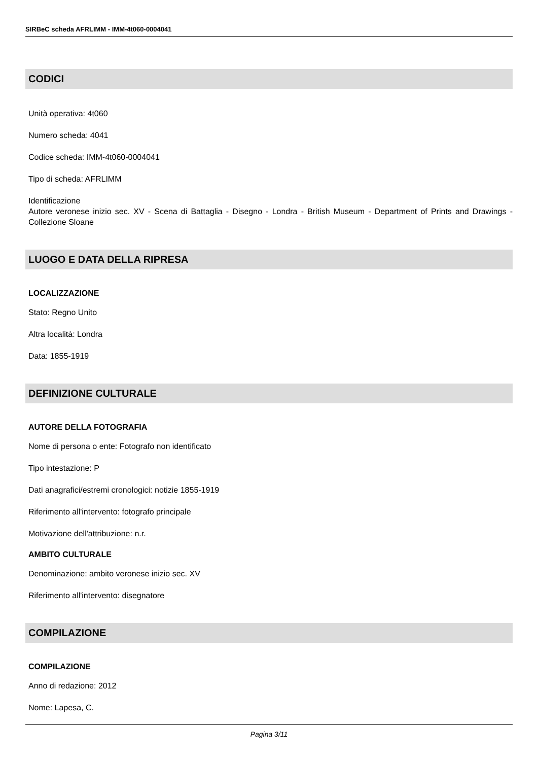SIRBeC scheda AFRLIMM - IMM-4t060-0004041
CODICI
Unità operativa: 4t060
Numero scheda: 4041
Codice scheda: IMM-4t060-0004041
Tipo di scheda: AFRLIMM
Identificazione
Autore veronese inizio sec. XV - Scena di Battaglia - Disegno - Londra - British Museum - Department of Prints and Drawings - Collezione Sloane
LUOGO E DATA DELLA RIPRESA
LOCALIZZAZIONE
Stato: Regno Unito
Altra località: Londra
Data: 1855-1919
DEFINIZIONE CULTURALE
AUTORE DELLA FOTOGRAFIA
Nome di persona o ente: Fotografo non identificato
Tipo intestazione: P
Dati anagrafici/estremi cronologici: notizie 1855-1919
Riferimento all'intervento: fotografo principale
Motivazione dell'attribuzione: n.r.
AMBITO CULTURALE
Denominazione: ambito veronese inizio sec. XV
Riferimento all'intervento: disegnatore
COMPILAZIONE
COMPILAZIONE
Anno di redazione: 2012
Nome: Lapesa, C.
Pagina 3/11